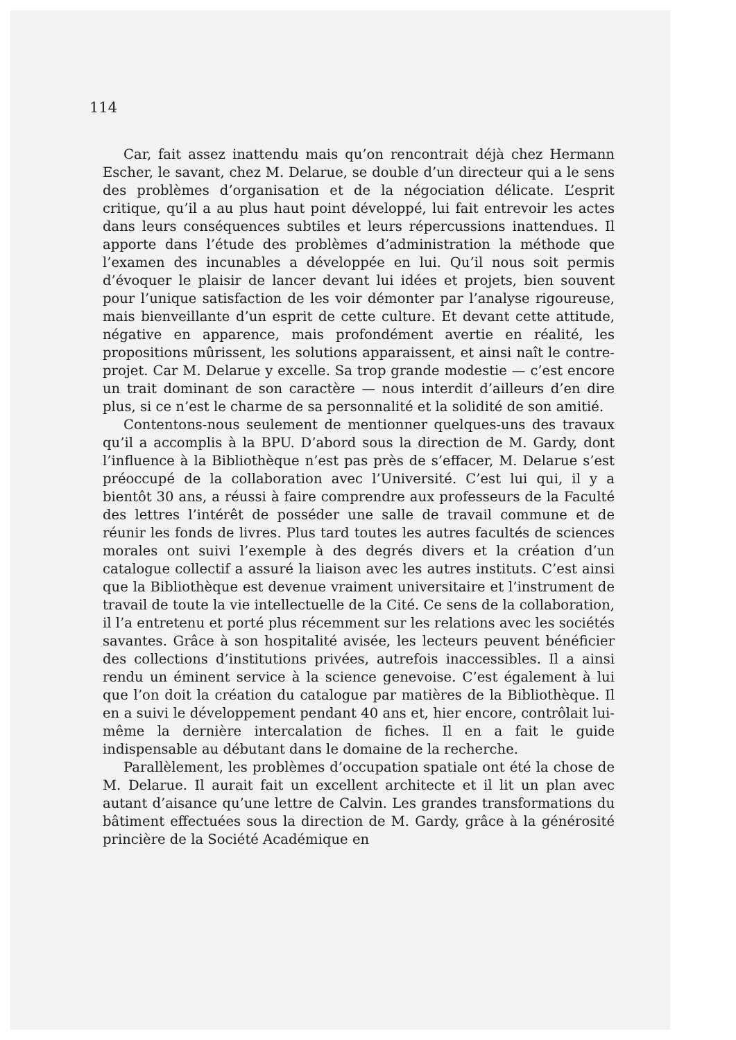114
Car, fait assez inattendu mais qu’on rencontrait déjà chez Hermann Escher, le savant, chez M. Delarue, se double d’un directeur qui a le sens des problèmes d’organisation et de la négociation délicate. L’esprit critique, qu’il a au plus haut point développé, lui fait entrevoir les actes dans leurs conséquences subtiles et leurs répercussions inattendues. Il apporte dans l’étude des problèmes d’administration la méthode que l’examen des incunables a développée en lui. Qu’il nous soit permis d’évoquer le plaisir de lancer devant lui idées et projets, bien souvent pour l’unique satisfaction de les voir démonter par l’analyse rigoureuse, mais bienveillante d’un esprit de cette culture. Et devant cette attitude, négative en apparence, mais profondément avertie en réalité, les propositions mûrissent, les solutions apparaissent, et ainsi naît le contre-projet. Car M. Delarue y excelle. Sa trop grande modestie — c’est encore un trait dominant de son caractère — nous interdit d’ailleurs d’en dire plus, si ce n’est le charme de sa personnalité et la solidité de son amitié.
Contentons-nous seulement de mentionner quelques-uns des travaux qu’il a accomplis à la BPU. D’abord sous la direction de M. Gardy, dont l’influence à la Bibliothèque n’est pas près de s’effacer, M. Delarue s’est préoccupé de la collaboration avec l’Université. C’est lui qui, il y a bientôt 30 ans, a réussi à faire comprendre aux professeurs de la Faculté des lettres l’intérêt de posséder une salle de travail commune et de réunir les fonds de livres. Plus tard toutes les autres facultés de sciences morales ont suivi l’exemple à des degrés divers et la création d’un catalogue collectif a assuré la liaison avec les autres instituts. C’est ainsi que la Bibliothèque est devenue vraiment universitaire et l’instrument de travail de toute la vie intellectuelle de la Cité. Ce sens de la collaboration, il l’a entretenu et porté plus récemment sur les relations avec les sociétés savantes. Grâce à son hospitalité avisée, les lecteurs peuvent bénéficier des collections d’institutions privées, autrefois inaccessibles. Il a ainsi rendu un éminent service à la science genevoise. C’est également à lui que l’on doit la création du catalogue par matières de la Bibliothèque. Il en a suivi le développement pendant 40 ans et, hier encore, contrôlait lui-même la dernière intercalation de fiches. Il en a fait le guide indispensable au débutant dans le domaine de la recherche.
Parallèlement, les problèmes d’occupation spatiale ont été la chose de M. Delarue. Il aurait fait un excellent architecte et il lit un plan avec autant d’aisance qu’une lettre de Calvin. Les grandes transformations du bâtiment effectuées sous la direction de M. Gardy, grâce à la générosité princière de la Société Académique en